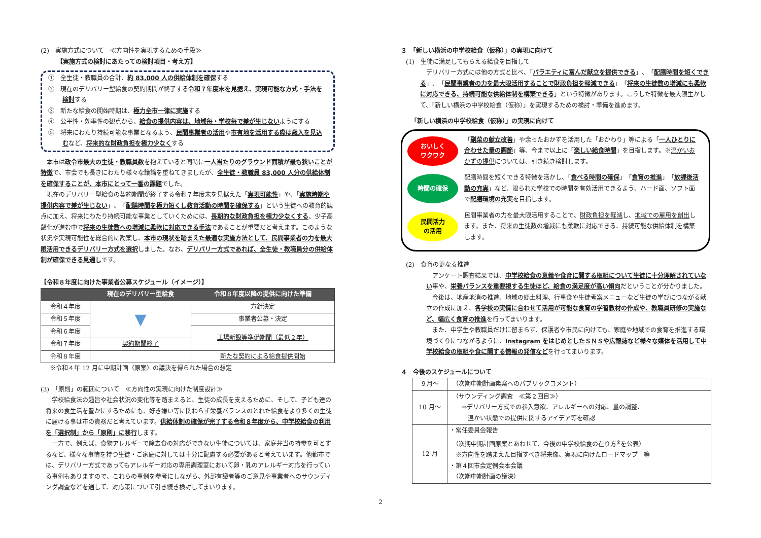(2)　実施方式について　≪方向性を実現するための手段≫
【実施方式の検討にあたっての検討項目・考え方】
①　全生徒・教職員の合計、約 83,000 人の供給体制を確保する
②　現在のデリバリー型給食の契約期間が終了する令和７年度末を見据え、実現可能な方式・手法を検討する
③　新たな給食の開始時期は、極力全市一律に実施する
④　公平性・効率性の観点から、給食の提供内容は、地域毎・学校毎で差が生じないようにする
⑤　将来にわたり持続可能な事業となるよう、民間事業者の活用や市有地を活用する際は歳入を見込むなど、将来的な財政負担を極力少なくする
本市は政令市最大の生徒・教職員数を抱えていると同時に一人当たりのグラウンド面積が最も狭いことが特徴で、市会でも長きにわたり様々な議論を重ねてきましたが、全生徒・教職員 83,000 人分の供給体制を確保することが、本市にとって一番の課題でした。
現在のデリバリー型給食の契約期間が終了する令和７年度末を見据えた「実現可能性」や、「実施時期や提供内容で差が生じない」、「配膳時間を極力短くし教育活動の時間を確保する」という生徒への教育的観点に加え、将来にわたり持続可能な事業としていくためには、長期的な財政負担を極力少なくする、少子高齢化が進む中で将来の生徒数への増減に柔軟に対応できる手法であることが重要だと考えます。このような状況や実現可能性を総合的に勘案し、本市の現状を踏まえた最適な実施方法として、民間事業者の力を最大限活用できるデリバリー方式を選択しました。なお、デリバリー方式であれば、全生徒・教職員分の供給体制が確保できる見通しです。
【令和８年度に向けた事業者公募スケジュール（イメージ）】
| | 現在のデリバリー型給食 | 令和８年度以降の提供に向けた準備 |
| --- | --- | --- |
| 令和４年度 | ▼ | 方針決定 |
| 令和５年度 | | 事業者公募・決定 |
| 令和６年度 | | 工場新設等準備期間（最低２年） |
| 令和７年度 | 契約期間終了 | |
| 令和８年度 | | 新たな契約による給食提供開始 |
※令和４年 12 月に中期計画（原案）の議決を得られた場合の想定
(3)　「原則」の範囲について　≪方向性の実現に向けた制度設計≫
学校給食法の趣旨や社会状況の変化等を踏まえると、生徒の成長を支えるために、そして、子ども達の将来の食生活を豊かにするためにも、好き嫌い等に関わらず栄養バランスのとれた給食をより多くの生徒に届ける事は市の責務だと考えています。供給体制の確保が完了する令和８年度から、中学校給食の利用を「選択制」から「原則」に移行します。
一方で、例えば、食物アレルギーで除去食の対応ができない生徒については、家庭弁当の持参を可とするなど、様々な事情を持つ生徒・ご家庭に対しては十分に配慮する必要があると考えています。他都市では、デリバリー方式であってもアレルギー対応の専用調理室において卵・乳のアレルギー対応を行っている事例もありますので、これらの事例を参考にしながら、外部有識者等のご意見や事業者へのサウンディング調査などを通して、対応策について引き続き検討してまいります。
３　「新しい横浜の中学校給食（仮称）」の実現に向けて
(1)　生徒に満足してもらえる給食を目指して
デリバリー方式には他の方式と比べ、「バラエティに富んだ献立を提供できる」、「配膳時間を短くできる」、「民間事業者の力を最大限活用することで財政負担を軽減できる」「将来の生徒数の増減にも柔軟に対応できる、持続可能な供給体制を構築できる」という特徴があります。こうした特徴を最大限生かして、「新しい横浜の中学校給食（仮称）」を実現するための検討・準備を進めます。
「新しい横浜の中学校給食（仮称）」の実現に向けて
おいしく
ワクワク
「副菜の献立改善」や余ったおかずを活用した「おかわり」等による「一人ひとりに合わせた量の調節」等、今まで以上に「楽しい給食時間」を目指します。※温かいおかずの提供については、引き続き検討します。
時間の確保
配膳時間を短くできる特徴を活かし、「食べる時間の確保」「食育の推進」「放課後活動の充実」など、限られた学校での時間を有効活用できるよう、ハード面、ソフト面で配膳環境の充実を目指します。
民間活力
の活用
民間事業者の力を最大限活用することで、財政負担を軽減し、地域での雇用を創出します。また、将来の生徒数の増減にも柔軟に対応できる、持続可能な供給体制を構築します。
(2)　食育の更なる推進
アンケート調査結果では、中学校給食の意義や食育に関する取組について生徒に十分理解されていない事や、栄養バランスを重要視する生徒ほど、給食の満足度が高い傾向だということが分かりました。
今後は、地産地消の推進、地域の郷土料理、行事食や生徒考案メニューなど生徒の学びにつながる献立の作成に加え、各学校の実情に合わせて活用が可能な食育の学習教材の作成や、教職員研修の実施など、幅広く食育の推進を行ってまいります。
また、中学生や教職員だけに留まらず、保護者や市民に向けても、家庭や地域での食育を推進する環境づくりにつながるように、Instagram をはじめとしたＳＮＳや広報誌など様々な媒体を活用して中学校給食の取組や食に関する情報の発信などを行ってまいります。
４　今後のスケジュールについて
| ９月～ | （次期中期計画素案へのパブリックコメント） |
| 10 月～ | （サウンディング調査 ≪第２回目≫） ⇒デリバリー方式での参入意欲、アレルギーへの対応、量の調整、 温かい状態での提供に関するアイデア等を確認 |
| 12 月 | ・常任委員会報告 （次期中期計画原案とあわせて、 今後の中学校給食の在り方<sup>※</sup>を公表 ） ※方向性を踏まえた目指すべき将来像、実現に向けたロードマップ 等 ・第４回市会定例会本会議 （次期中期計画の議決） |
2